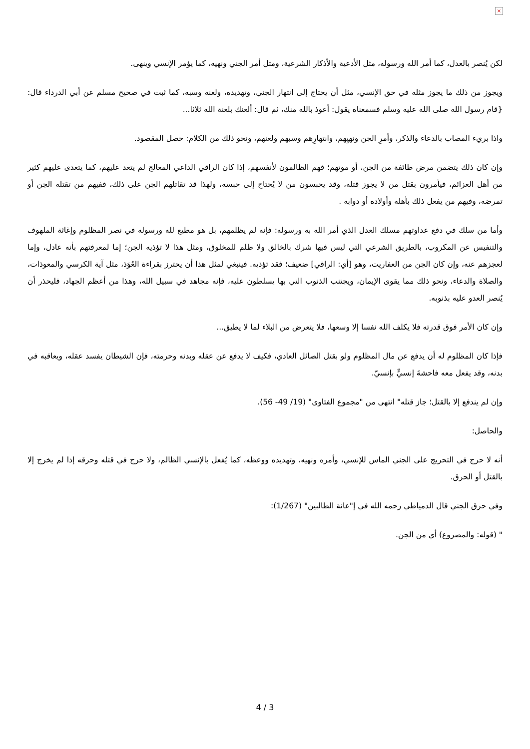×
لكن يُنصر بالعدل، كما أمر الله ورسوله، مثل الأدعية والأذكار الشرعية، ومثل أمر الجني ونهيه، كما يؤمر الإنسي وينهى.
ويجوز من ذلك ما يجوز مثله في حق الإنسي، مثل أن يحتاج إلى انتهار الجني، وتهديده، ولعنه وسبه، كما ثبت في صحيح مسلم عن أبي الدرداء قال: {قام رسول الله صلى الله عليه وسلم فسمعناه يقول: أعوذ بالله منك، ثم قال: ألعنك بلعنة الله ثلاثا...
واذا بريء المصاب بالدعاء والذكر، وأمرِ الجن ونهيِهم، وانتهارِهم وسبهم ولعنهم، ونحو ذلك من الكلام: حصل المقصود.
وإن كان ذلك يتضمن مرض طائفة من الجن، أو موتهم؛ فهم الظالمون لأنفسهم، إذا كان الراقي الداعي المعالج لم يتعد عليهم، كما يتعدى عليهم كثير من أهل العزائم، فيأمرون بقتل من لا يجوز قتله، وقد يحبسون من لا يُحتاج إلى حبسه، ولهذا قد تقاتلهم الجن على ذلك، ففيهم من تقتله الجن أو تمرضه، وفيهم من يفعل ذلك بأهله وأولاده أو دوابه .
وأما من سلك في دفع عداوتهم مسلك العدل الذي أمر الله به ورسوله: فإنه لم يظلمهم، بل هو مطيع لله ورسوله في نصر المظلوم وإغاثة الملهوف والتنفيس عن المكروب، بالطريق الشرعي التي ليس فيها شرك بالخالق ولا ظلم للمخلوق، ومثل هذا لا تؤذيه الجن؛ إما لمعرفتهم بأنه عادل، وإما لعجزهم عنه، وإن كان الجن من العفاريت، وهو [أي: الراقي] ضعيف؛ فقد تؤذيه. فينبغي لمثل هذا أن يحترز بقراءة العُوَذ، مثل آية الكرسي والمعوذات، والصلاة والدعاء، ونحو ذلك مما يقوى الإيمان، ويجتنب الذنوب التي بها يسلطون عليه، فإنه مجاهد في سبيل الله، وهذا من أعظم الجهاد، فليحذر أن يُنصر العدو عليه بذنوبه.
وإن كان الأمر فوق قدرته فلا يكلف الله نفسا إلا وسعها، فلا يتعرض من البلاء لما لا يطيق...
فإذا كان المظلوم له أن يدفع عن مال المظلوم ولو بقتل الصائل العادي، فكيف لا يدفع عن عقله وبدنه وحرمته، فإن الشيطان يفسد عقله، ويعاقبه في بدنه، وقد يفعل معه فاحشةَ إنسيٍّ بإنسيّ.
وإن لم يندفع إلا بالقتل؛ جاز قتله" انتهى من "مجموع الفتاوى" (19/ 49- 56).
والحاصل:
أنه لا حرج في التحريج على الجني الماس للإنسي، وأمره ونهيه، وتهديده ووعظه، كما يُفعل بالإنسي الظالم، ولا حرج في قتله وحرقه إذا لم يخرج إلا بالقتل أو الحرق.
وفي حرق الجني قال الدمياطي رحمه الله في إ"عانة الطالبين" (1/267):
" (قوله: والمصروع) أي من الجن.
4 / 3